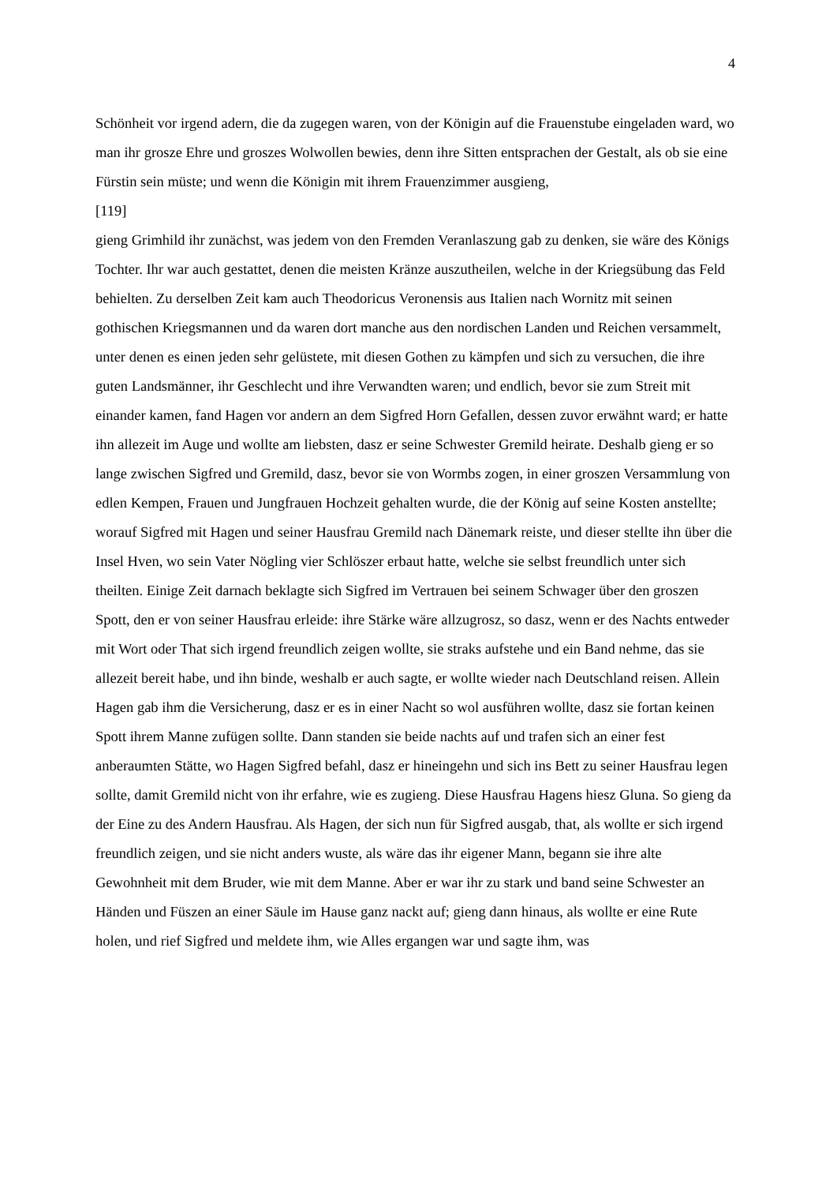4
Schönheit vor irgend adern, die da zugegen waren, von der Königin auf die Frauenstube eingeladen ward, wo man ihr grosze Ehre und groszes Wolwollen bewies, denn ihre Sitten entsprachen der Gestalt, als ob sie eine Fürstin sein müste; und wenn die Königin mit ihrem Frauenzimmer ausgieng,
[119]
gieng Grimhild ihr zunächst, was jedem von den Fremden Veranlaszung gab zu denken, sie wäre des Königs Tochter. Ihr war auch gestattet, denen die meisten Kränze auszutheilen, welche in der Kriegsübung das Feld behielten. Zu derselben Zeit kam auch Theodoricus Veronensis aus Italien nach Wornitz mit seinen gothischen Kriegsmannen und da waren dort manche aus den nordischen Landen und Reichen versammelt, unter denen es einen jeden sehr gelüstete, mit diesen Gothen zu kämpfen und sich zu versuchen, die ihre guten Landsmänner, ihr Geschlecht und ihre Verwandten waren; und endlich, bevor sie zum Streit mit einander kamen, fand Hagen vor andern an dem Sigfred Horn Gefallen, dessen zuvor erwähnt ward; er hatte ihn allezeit im Auge und wollte am liebsten, dasz er seine Schwester Gremild heirate. Deshalb gieng er so lange zwischen Sigfred und Gremild, dasz, bevor sie von Wormbs zogen, in einer groszen Versammlung von edlen Kempen, Frauen und Jungfrauen Hochzeit gehalten wurde, die der König auf seine Kosten anstellte; worauf Sigfred mit Hagen und seiner Hausfrau Gremild nach Dänemark reiste, und dieser stellte ihn über die Insel Hven, wo sein Vater Nögling vier Schlöszer erbaut hatte, welche sie selbst freundlich unter sich theilten. Einige Zeit darnach beklagte sich Sigfred im Vertrauen bei seinem Schwager über den groszen Spott, den er von seiner Hausfrau erleide: ihre Stärke wäre allzugrosz, so dasz, wenn er des Nachts entweder mit Wort oder That sich irgend freundlich zeigen wollte, sie straks aufstehe und ein Band nehme, das sie allezeit bereit habe, und ihn binde, weshalb er auch sagte, er wollte wieder nach Deutschland reisen. Allein Hagen gab ihm die Versicherung, dasz er es in einer Nacht so wol ausführen wollte, dasz sie fortan keinen Spott ihrem Manne zufügen sollte. Dann standen sie beide nachts auf und trafen sich an einer fest anberaumten Stätte, wo Hagen Sigfred befahl, dasz er hineingehn und sich ins Bett zu seiner Hausfrau legen sollte, damit Gremild nicht von ihr erfahre, wie es zugieng. Diese Hausfrau Hagens hiesz Gluna. So gieng da der Eine zu des Andern Hausfrau. Als Hagen, der sich nun für Sigfred ausgab, that, als wollte er sich irgend freundlich zeigen, und sie nicht anders wuste, als wäre das ihr eigener Mann, begann sie ihre alte Gewohnheit mit dem Bruder, wie mit dem Manne. Aber er war ihr zu stark und band seine Schwester an Händen und Füszen an einer Säule im Hause ganz nackt auf; gieng dann hinaus, als wollte er eine Rute holen, und rief Sigfred und meldete ihm, wie Alles ergangen war und sagte ihm, was